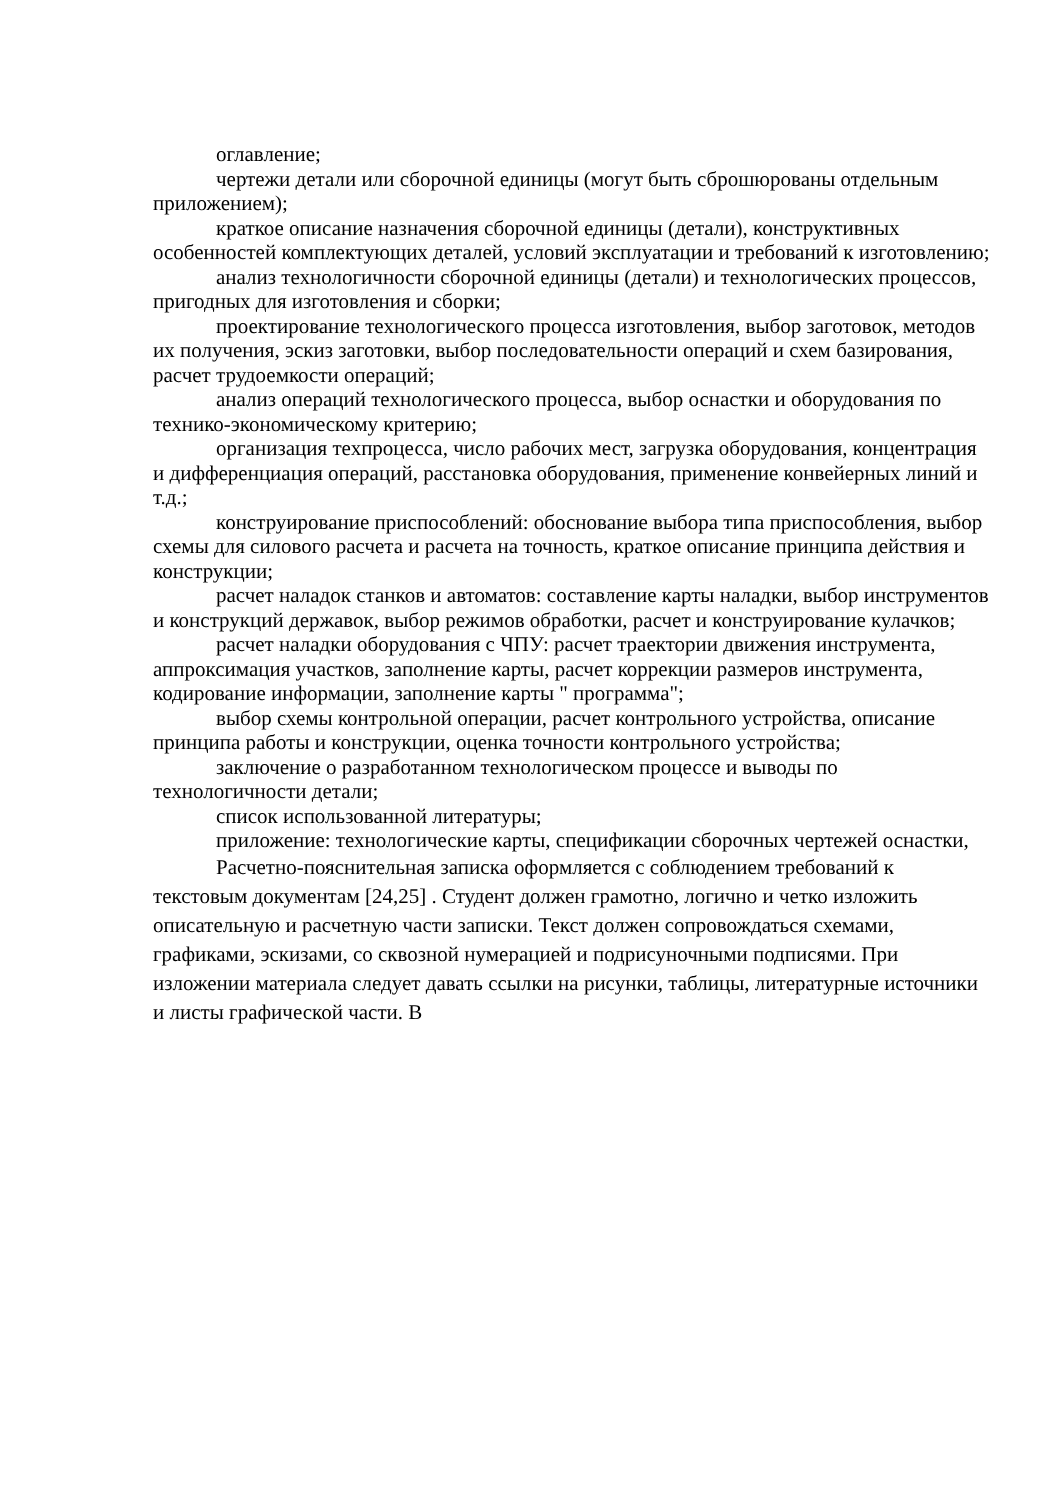оглавление;
чертежи детали или сборочной единицы (могут быть сброшюрованы отдельным приложением);
краткое описание назначения сборочной единицы (детали), конструктивных особенностей комплектующих деталей, условий эксплуатации и требований к изготовлению;
анализ технологичности сборочной единицы (детали) и технологических процессов, пригодных для изготовления и сборки;
проектирование технологического процесса изготовления, выбор заготовок, методов их получения, эскиз заготовки, выбор последовательности операций и схем базирования, расчет трудоемкости операций;
анализ операций технологического процесса, выбор оснастки и оборудования по технико-экономическому критерию;
организация техпроцесса, число рабочих мест, загрузка оборудования, концентрация и дифференциация операций, расстановка оборудования, применение конвейерных линий и т.д.;
конструирование приспособлений: обоснование выбора типа приспособления, выбор схемы для силового расчета и расчета на точность, краткое описание принципа действия и конструкции;
расчет наладок станков и автоматов: составление карты наладки, выбор инструментов и конструкций державок, выбор режимов обработки, расчет и конструирование кулачков;
расчет наладки оборудования с ЧПУ: расчет траектории движения инструмента, аппроксимация участков, заполнение карты, расчет коррекции размеров инструмента, кодирование информации, заполнение карты " программа";
выбор схемы контрольной операции, расчет контрольного устройства, описание принципа работы и конструкции, оценка точности контрольного устройства;
заключение о разработанном технологическом процессе и выводы по технологичности детали;
список использованной литературы;
приложение: технологические карты, спецификации сборочных чертежей оснастки,
Расчетно-пояснительная записка оформляется с соблюдением требований к текстовым документам [24,25] . Студент должен грамотно, логично и четко изложить описательную и расчетную части записки. Текст должен сопровождаться схемами, графиками, эскизами, со сквозной нумерацией и подрисуночными подписями. При изложении материала следует давать ссылки на рисунки, таблицы, литературные источники и листы графической части. В